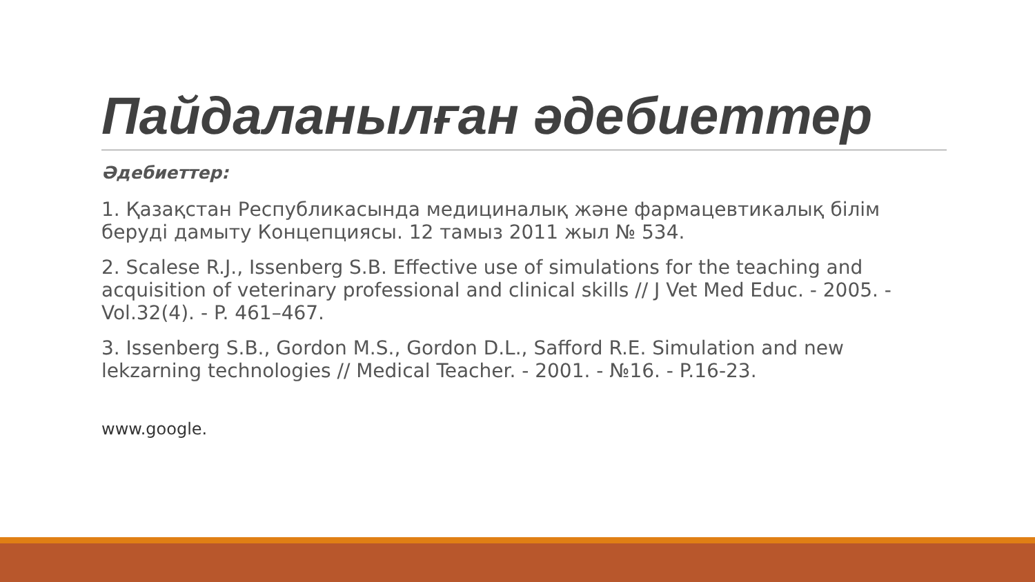Пайдаланылған әдебиеттер
Әдебиеттер:
1. Қазақстан Республикасында медициналық және фармацевтикалық білім беруді дамыту Концепциясы. 12 тамыз 2011 жыл № 534.
2. Scalese R.J., Issenberg S.B. Effective use of simulations for the teaching and acquisition of veterinary professional and clinical skills // J Vet Med Educ. - 2005. - Vol.32(4). - P. 461–467.
3. Issenberg S.B., Gordon M.S., Gordon D.L., Safford R.E. Simulation and new lekzarning technologies // Medical Teacher. - 2001. - №16. - P.16-23.
www.google.